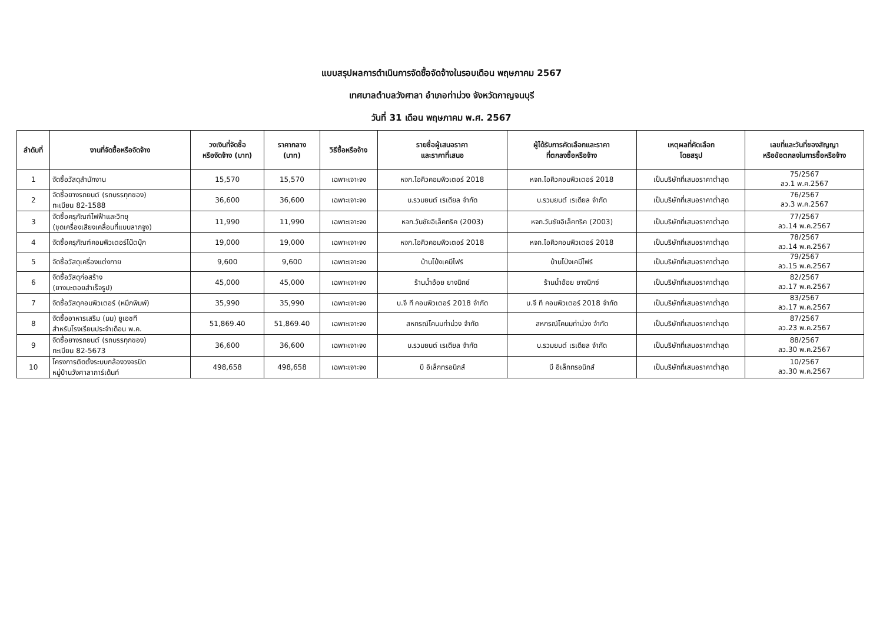แบบสรุปผลการดำเนินการจัดซื้อจัดจ้างในรอบเดือน พฤษภาคม 2567
เทศบาลตำบลวังศาลา อำเภอท่าม่วง จังหวัดกาญจนบุรี
วันที่ 31 เดือน พฤษภาคม พ.ศ. 2567
| ลำดับที่ | งานที่จัดซื้อหรือจัดจ้าง | วงเงินที่จัดซื้อ หรือจัดจ้าง (บาท) | ราคากลาง (บาท) | วิธีซื้อหรือจ้าง | รายชื่อผู้เสนอราคา และราคาที่เสนอ | ผู้ได้รับการคัดเลือกและราคา ที่ตกลงซื้อหรือจ้าง | เหตุผลที่คัดเลือก โดยสรุป | เลขที่และวันที่ของสัญญา หรือข้อตกลงในการซื้อหรือจ้าง |
| --- | --- | --- | --- | --- | --- | --- | --- | --- |
| 1 | จัดซื้อวัสดุสำนักงาน | 15,570 | 15,570 | เฉพาะเจาะจง | หจก.ไอคิวคอมพิวเตอร์ 2018 | หจก.ไอคิวคอมพิวเตอร์ 2018 | เป็นบริษัทที่เสนอราคาต่ำสุด | 75/2567 ลว.1 พ.ค.2567 |
| 2 | จัดซื้อยางรถยนต์ (รถบรรทุกของ) ทะเบียน 82-1588 | 36,600 | 36,600 | เฉพาะเจาะจง | บ.รวมยนต์ เรเดียล จำกัด | บ.รวมยนต์ เรเดียล จำกัด | เป็นบริษัทที่เสนอราคาต่ำสุด | 76/2567 ลว.3 พ.ค.2567 |
| 3 | จัดซื้อครุภัณฑ์ไฟฟ้าและวิทยุ (ชุดเครื่องเสียงเคลื่อนที่แบบลากจูง) | 11,990 | 11,990 | เฉพาะเจาะจง | หจก.วันชัยอิเล็คทริค (2003) | หจก.วันชัยอิเล็คทริค (2003) | เป็นบริษัทที่เสนอราคาต่ำสุด | 77/2567 ลว.14 พ.ค.2567 |
| 4 | จัดซื้อครุภัณฑ์คอมพิวเตอร์โน๊ตบุ๊ก | 19,000 | 19,000 | เฉพาะเจาะจง | หจก.ไอคิวคอมพิวเตอร์ 2018 | หจก.ไอคิวคอมพิวเตอร์ 2018 | เป็นบริษัทที่เสนอราคาต่ำสุด | 78/2567 ลว.14 พ.ค.2567 |
| 5 | จัดซื้อวัสดุเครื่องแต่งกาย | 9,600 | 9,600 | เฉพาะเจาะจง | บ้านโป่งเคมีไฟร์ | บ้านโป่งเคมีไฟร์ | เป็นบริษัทที่เสนอราคาต่ำสุด | 79/2567 ลว.15 พ.ค.2567 |
| 6 | จัดซื้อวัสดุก่อสร้าง (ยางมะตอยสำเร็จรูป) | 45,000 | 45,000 | เฉพาะเจาะจง | ร้านน้ำอ้อย ยางมิกซ์ | ร้านน้ำอ้อย ยางมิกซ์ | เป็นบริษัทที่เสนอราคาต่ำสุด | 82/2567 ลว.17 พ.ค.2567 |
| 7 | จัดซื้อวัสดุคอมพิวเตอร์ (หมึกพิมพ์) | 35,990 | 35,990 | เฉพาะเจาะจง | บ.จี ที คอมพิวเตอร์ 2018 จำกัด | บ.จี ที คอมพิวเตอร์ 2018 จำกัด | เป็นบริษัทที่เสนอราคาต่ำสุด | 83/2567 ลว.17 พ.ค.2567 |
| 8 | จัดซื้ออาหารเสริม (นม) ยูเอชที สำหรับโรงเรียนประจำเดือน พ.ค. | 51,869.40 | 51,869.40 | เฉพาะเจาะจง | สหกรณ์โคนมท่าม่วง จำกัด | สหกรณ์โคนมท่าม่วง จำกัด | เป็นบริษัทที่เสนอราคาต่ำสุด | 87/2567 ลว.23 พ.ค.2567 |
| 9 | จัดซื้อยางรถยนต์ (รถบรรทุกของ) ทะเบียน 82-5673 | 36,600 | 36,600 | เฉพาะเจาะจง | บ.รวมยนต์ เรเดียล จำกัด | บ.รวมยนต์ เรเดียล จำกัด | เป็นบริษัทที่เสนอราคาต่ำสุด | 88/2567 ลว.30 พ.ค.2567 |
| 10 | โครงการติดตั้งระบบกล้องวงจรปิด หมู่บ้านวังศาลาการ์เด้นท์ | 498,658 | 498,658 | เฉพาะเจาะจง | บี อิเล็กทรอนิกส์ | บี อิเล็กทรอนิกส์ | เป็นบริษัทที่เสนอราคาต่ำสุด | 10/2567 ลว.30 พ.ค.2567 |